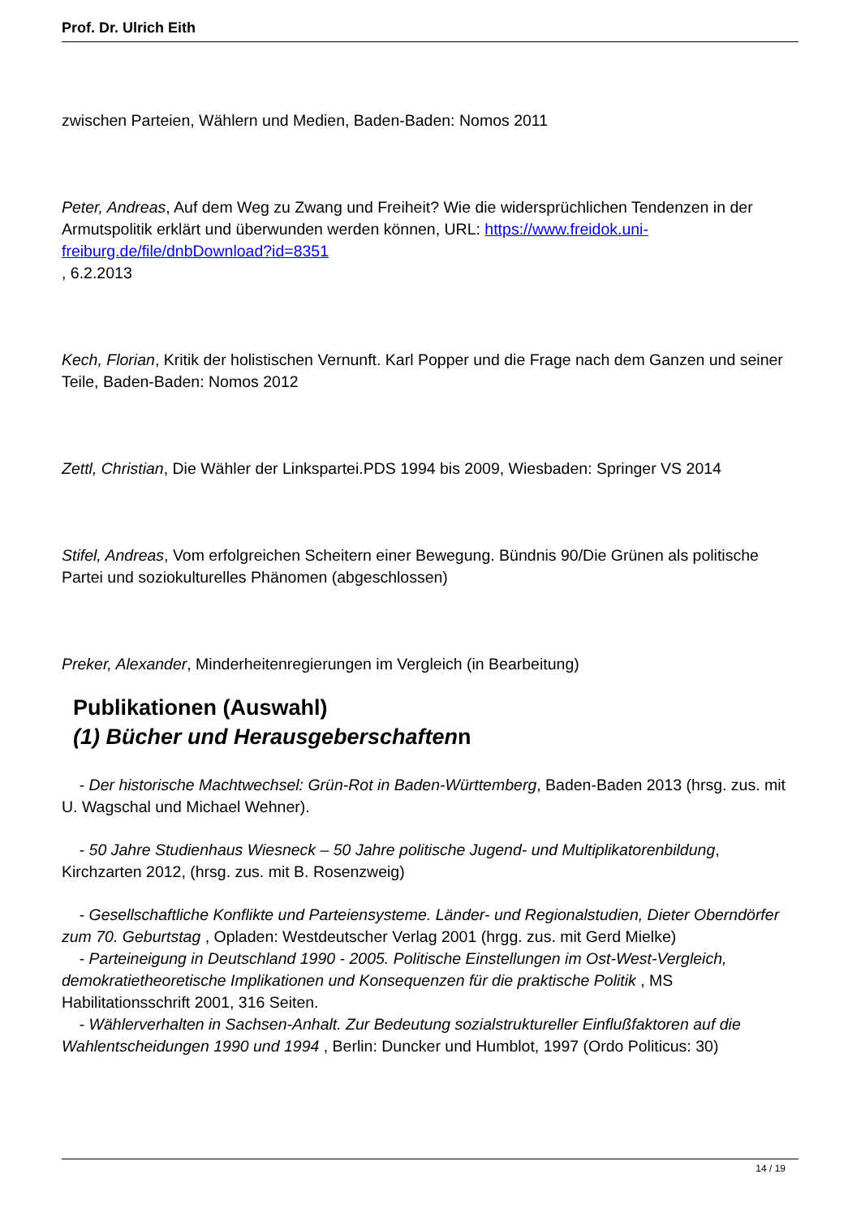Prof. Dr. Ulrich Eith
zwischen Parteien, Wählern und Medien, Baden-Baden: Nomos 2011
Peter, Andreas, Auf dem Weg zu Zwang und Freiheit? Wie die widersprüchlichen Tendenzen in der Armutspolitik erklärt und überwunden werden können, URL: https://www.freidok.uni-freiburg.de/file/dnbDownload?id=8351
, 6.2.2013
Kech, Florian, Kritik der holistischen Vernunft. Karl Popper und die Frage nach dem Ganzen und seiner Teile, Baden-Baden: Nomos 2012
Zettl, Christian, Die Wähler der Linkspartei.PDS 1994 bis 2009, Wiesbaden: Springer VS 2014
Stifel, Andreas, Vom erfolgreichen Scheitern einer Bewegung. Bündnis 90/Die Grünen als politische Partei und soziokulturelles Phänomen (abgeschlossen)
Preker, Alexander, Minderheitenregierungen im Vergleich (in Bearbeitung)
Publikationen (Auswahl)
(1) Bücher und Herausgeberschaftenn
- Der historische Machtwechsel: Grün-Rot in Baden-Württemberg, Baden-Baden 2013 (hrsg. zus. mit U. Wagschal und Michael Wehner).
- 50 Jahre Studienhaus Wiesneck – 50 Jahre politische Jugend- und Multiplikatorenbildung, Kirchzarten 2012, (hrsg. zus. mit B. Rosenzweig)
- Gesellschaftliche Konflikte und Parteiensysteme. Länder- und Regionalstudien, Dieter Oberndörfer zum 70. Geburtstag , Opladen: Westdeutscher Verlag 2001 (hrgg. zus. mit Gerd Mielke)
- Parteineigung in Deutschland 1990 - 2005. Politische Einstellungen im Ost-West-Vergleich, demokratietheoretische Implikationen und Konsequenzen für die praktische Politik , MS Habilitationsschrift 2001, 316 Seiten.
- Wählerverhalten in Sachsen-Anhalt. Zur Bedeutung sozialstruktureller Einflußfaktoren auf die Wahlentscheidungen 1990 und 1994 , Berlin: Duncker und Humblot, 1997 (Ordo Politicus: 30)
14 / 19